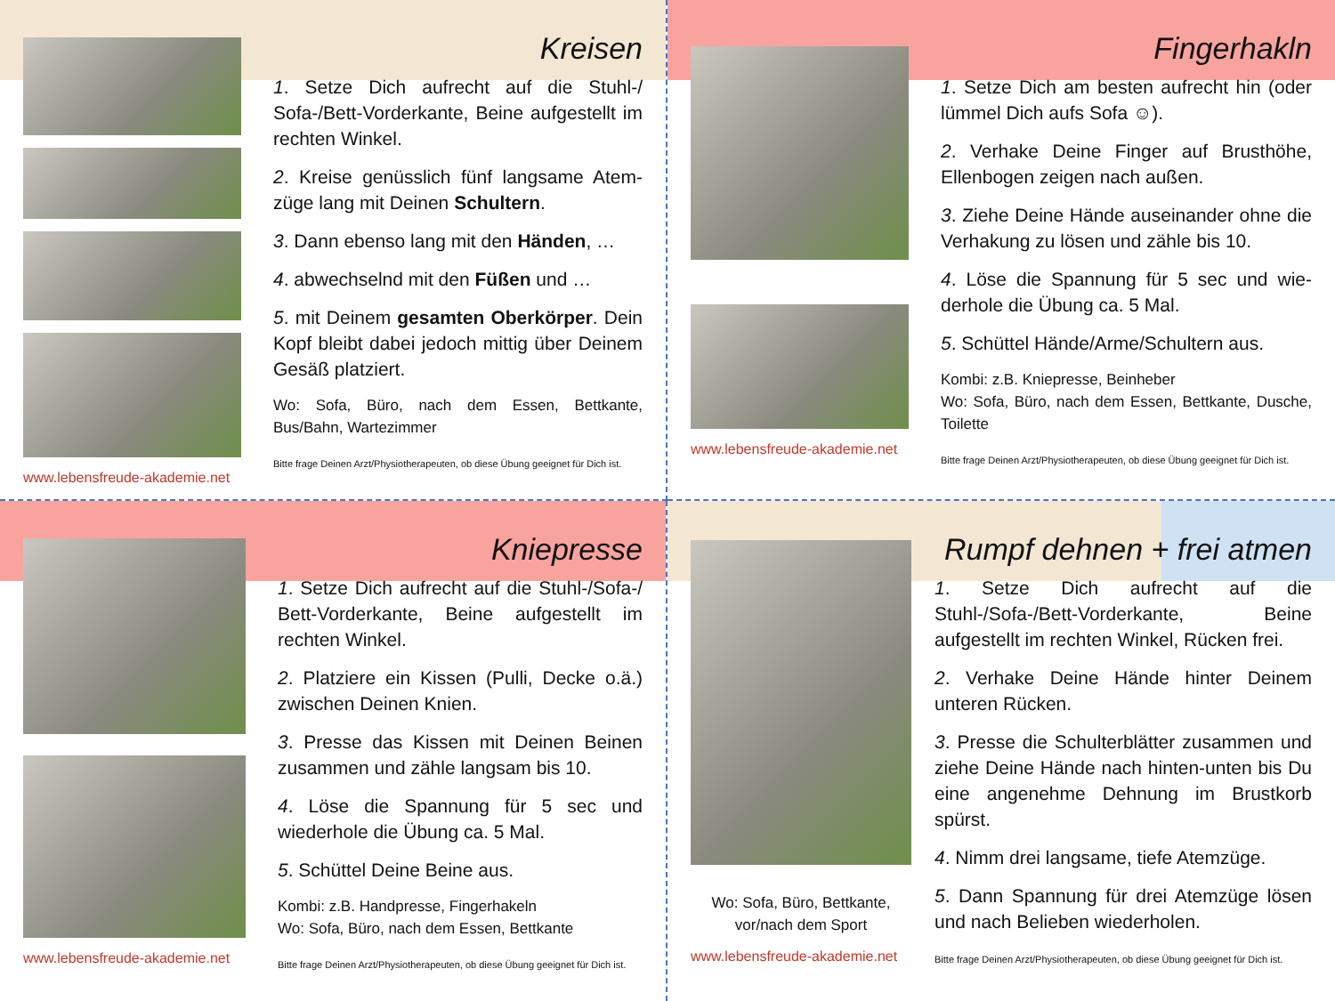www.lebensfreude-akademie.net
Kreisen
1. Setze Dich aufrecht auf die Stuhl-/ Sofa-/Bett-Vorderkante, Beine aufgestellt im rechten Winkel.
2. Kreise genüsslich fünf langsame Atem-züge lang mit Deinen Schultern.
3. Dann ebenso lang mit den Händen, …
4. abwechselnd mit den Füßen und …
5. mit Deinem gesamten Oberkörper. Dein Kopf bleibt dabei jedoch mittig über Deinem Gesäß platziert.
Wo: Sofa, Büro, nach dem Essen, Bettkante, Bus/Bahn, Wartezimmer
Bitte frage Deinen Arzt/Physiotherapeuten, ob diese Übung geeignet für Dich ist.
www.lebensfreude-akademie.net
Fingerhakln
1. Setze Dich am besten aufrecht hin (oder lümmel Dich aufs Sofa ☺).
2. Verhake Deine Finger auf Brusthöhe, Ellenbogen zeigen nach außen.
3. Ziehe Deine Hände auseinander ohne die Verhakung zu lösen und zähle bis 10.
4. Löse die Spannung für 5 sec und wie-derhole die Übung ca. 5 Mal.
5. Schüttel Hände/Arme/Schultern aus.
Kombi: z.B. Kniepresse, Beinheber
Wo: Sofa, Büro, nach dem Essen, Bettkante, Dusche, Toilette
Bitte frage Deinen Arzt/Physiotherapeuten, ob diese Übung geeignet für Dich ist.
www.lebensfreude-akademie.net
Kniepresse
1. Setze Dich aufrecht auf die Stuhl-/Sofa-/ Bett-Vorderkante, Beine aufgestellt im rechten Winkel.
2. Platziere ein Kissen (Pulli, Decke o.ä.) zwischen Deinen Knien.
3. Presse das Kissen mit Deinen Beinen zusammen und zähle langsam bis 10.
4. Löse die Spannung für 5 sec und wiederhole die Übung ca. 5 Mal.
5. Schüttel Deine Beine aus.
Kombi: z.B. Handpresse, Fingerhakeln
Wo: Sofa, Büro, nach dem Essen, Bettkante
Bitte frage Deinen Arzt/Physiotherapeuten, ob diese Übung geeignet für Dich ist.
Wo: Sofa, Büro, Bettkante, vor/nach dem Sport
www.lebensfreude-akademie.net
Rumpf dehnen + frei atmen
1. Setze Dich aufrecht auf die Stuhl-/Sofa-/Bett-Vorderkante, Beine aufgestellt im rechten Winkel, Rücken frei.
2. Verhake Deine Hände hinter Deinem unteren Rücken.
3. Presse die Schulterblätter zusammen und ziehe Deine Hände nach hinten-unten bis Du eine angenehme Dehnung im Brustkorb spürst.
4. Nimm drei langsame, tiefe Atemzüge.
5. Dann Spannung für drei Atemzüge lösen und nach Belieben wiederholen.
Bitte frage Deinen Arzt/Physiotherapeuten, ob diese Übung geeignet für Dich ist.